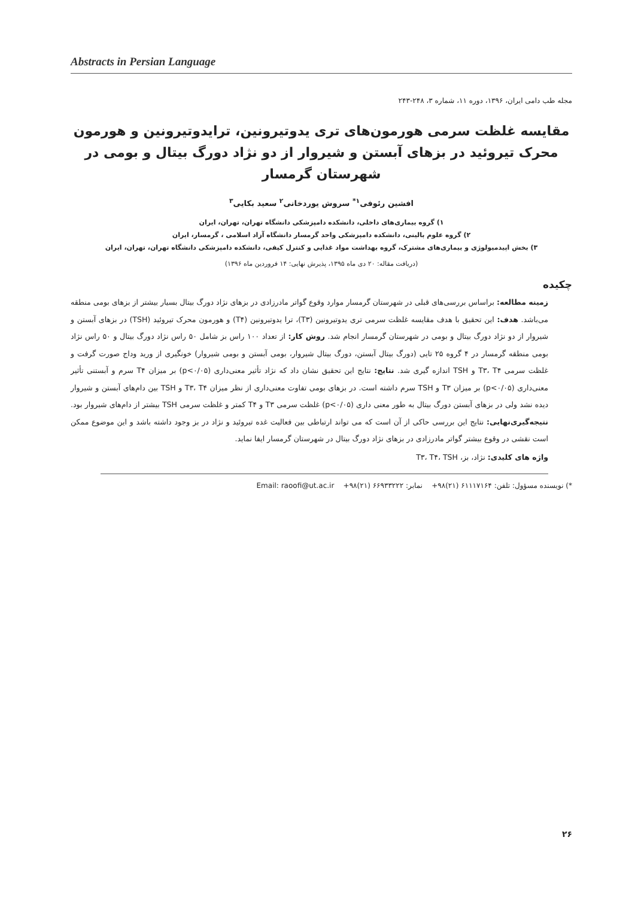Abstracts in Persian Language
مجله طب دامی ایران، ۱۳۹۶، دوره ۱۱، شماره ۳، ۲۴۸-۲۴۳
مقایسه غلظت سرمی هورمون‌های تری یدوتیرونین، ترایدوتیرونین و هورمون محرک تیروئید در بزهای آبستن و شیروار از دو نژاد دورگ بیتال و بومی در شهرستان گرمسار
افشین رئوفی<sup>۱*</sup> سروش یوردخانی<sup>۲</sup> سعید بکایی<sup>۳</sup>
۱) گروه بیماری‌های داخلی، دانشکده دامپزشکی دانشگاه تهران، تهران، ایران
۲) گروه علوم بالینی، دانشکده دامپزشکی واحد گرمسار دانشگاه آزاد اسلامی ، گرمسار، ایران
۳) بخش اپیدمیولوژی و بیماری‌های مشترک، گروه بهداشت مواد غذایی و کنترل کیفی، دانشکده دامپزشکی دانشگاه تهران، تهران، ایران
(دریافت مقاله: ۲۰ دی ماه ۱۳۹۵، پذیرش نهایی: ۱۴ فروردین ماه ۱۳۹۶)
چکیده
زمینه مطالعه: براساس بررسی‌های قبلی در شهرستان گرمسار موارد وقوع گواتر مادرزادی در بزهای نژاد دورگ بیتال بسیار بیشتر از بزهای بومی منطقه می‌باشد. هدف: این تحقیق با هدف مقایسه غلظت سرمی تری یدوتیرونین (T۳)، ترا یدوتیرونین (T۴) و هورمون محرک تیروئید (TSH) در بزهای آبستن و شیروار از دو نژاد دورگ بیتال و بومی در شهرستان گرمسار انجام شد. روش کار: از تعداد ۱۰۰ راس بز شامل ۵۰ راس نژاد دورگ بیتال و ۵۰ راس نژاد بومی منطقه گرمسار در ۴ گروه ۲۵ تایی (دورگ بیتال آبستن، دورگ بیتال شیروار، بومی آبستن و بومی شیروار) خونگیری از ورید وداج صورت گرفت و غلظت سرمی T۳، T۴ و TSH اندازه گیری شد. نتایج: نتایج این تحقیق نشان داد که نژاد تأثیر معنی‌داری (p<۰/۰۵) بر میزان T۴ سرم و آبستنی تأثیر معنی‌داری (p<۰/۰۵) بر میزان T۳ و TSH سرم داشته است. در بزهای بومی تفاوت معنی‌داری از نظر میزان T۳، T۴ و TSH بین دام‌های آبستن و شیروار دیده نشد ولی در بزهای آبستن دورگ بیتال به طور معنی داری (p<۰/۰۵) غلظت سرمی T۳ و T۴ کمتر و غلظت سرمی TSH بیشتر از دام‌های شیروار بود. نتیجه‌گیری‌نهایی: نتایج این بررسی حاکی از آن است که می تواند ارتباطی بین فعالیت غده تیروئید و نژاد در بز وجود داشته باشد و این موضوع ممکن است نقشی در وقوع بیشتر گواتر مادرزادی در بزهای نژاد دورگ بیتال در شهرستان گرمسار ایفا نماید.
واژه های کلیدی: نژاد، بز، T۳، T۴، TSH
*) نویسنده مسؤول: تلفن: ۶۱۱۱۷۱۶۴ (۲۱)۹۸+ نمابر: ۶۶۹۳۳۲۲۲ (۲۱)۹۸+ Email: raoofi@ut.ac.ir
۲۶